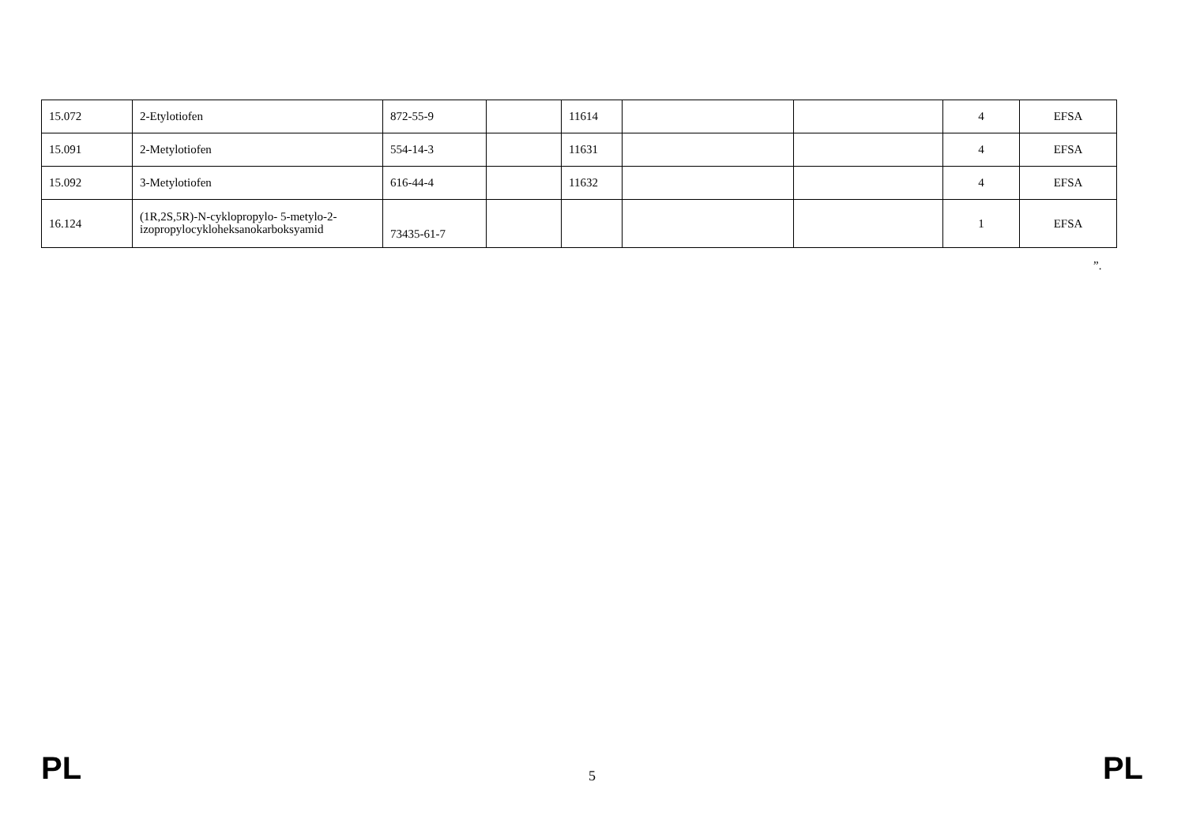| 15.072 | 2-Etylotiofen | 872-55-9 | | 11614 | | | 4 | EFSA |
| 15.091 | 2-Metylotiofen | 554-14-3 | | 11631 | | | 4 | EFSA |
| 15.092 | 3-Metylotiofen | 616-44-4 | | 11632 | | | 4 | EFSA |
| 16.124 | (1R,2S,5R)-N-cyklopropylo- 5-metylo-2-izopropylocykloheksanokarboksyamid | 73435-61-7 | | | | | 1 | EFSA |
”.
PL 5 PL